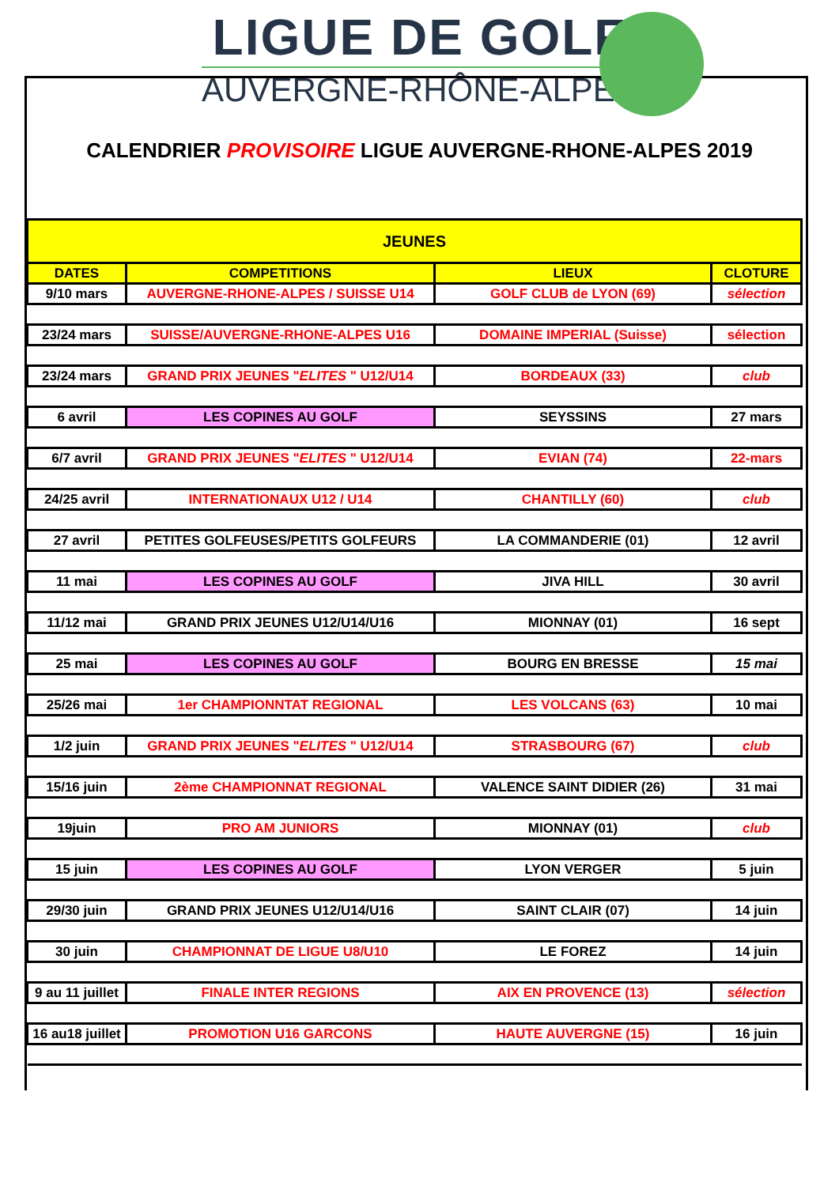LIGUE DE GOLF
AUVERGNE-RHÔNE-ALPES
CALENDRIER PROVISOIRE LIGUE AUVERGNE-RHONE-ALPES 2019
| JEUNES | | | |
| --- | --- | --- | --- |
| DATES | COMPETITIONS | LIEUX | CLOTURE |
| 9/10 mars | AUVERGNE-RHONE-ALPES / SUISSE U14 | GOLF CLUB de LYON (69) | sélection |
| 23/24 mars | SUISSE/AUVERGNE-RHONE-ALPES U16 | DOMAINE IMPERIAL (Suisse) | sélection |
| 23/24 mars | GRAND PRIX JEUNES " ELITES " U12/U14 | BORDEAUX (33) | club |
| 6 avril | LES COPINES AU GOLF | SEYSSINS | 27 mars |
| 6/7 avril | GRAND PRIX JEUNES " ELITES " U12/U14 | EVIAN (74) | 22-mars |
| 24/25 avril | INTERNATIONAUX U12 / U14 | CHANTILLY (60) | club |
| 27 avril | PETITES GOLFEUSES/PETITS GOLFEURS | LA COMMANDERIE (01) | 12 avril |
| 11 mai | LES COPINES AU GOLF | JIVA HILL | 30 avril |
| 11/12 mai | GRAND PRIX JEUNES U12/U14/U16 | MIONNAY (01) | 16 sept |
| 25 mai | LES COPINES AU GOLF | BOURG EN BRESSE | 15 mai |
| 25/26 mai | 1er CHAMPIONNTAT REGIONAL | LES VOLCANS (63) | 10 mai |
| 1/2 juin | GRAND PRIX JEUNES " ELITES " U12/U14 | STRASBOURG (67) | club |
| 15/16 juin | 2ème CHAMPIONNAT REGIONAL | VALENCE SAINT DIDIER (26) | 31 mai |
| 19juin | PRO AM JUNIORS | MIONNAY (01) | club |
| 15 juin | LES COPINES AU GOLF | LYON VERGER | 5 juin |
| 29/30 juin | GRAND PRIX JEUNES U12/U14/U16 | SAINT CLAIR (07) | 14 juin |
| 30 juin | CHAMPIONNAT DE LIGUE U8/U10 | LE FOREZ | 14 juin |
| 9 au 11 juillet | FINALE INTER REGIONS | AIX EN PROVENCE (13) | sélection |
| 16 au18 juillet | PROMOTION U16 GARCONS | HAUTE AUVERGNE (15) | 16 juin |